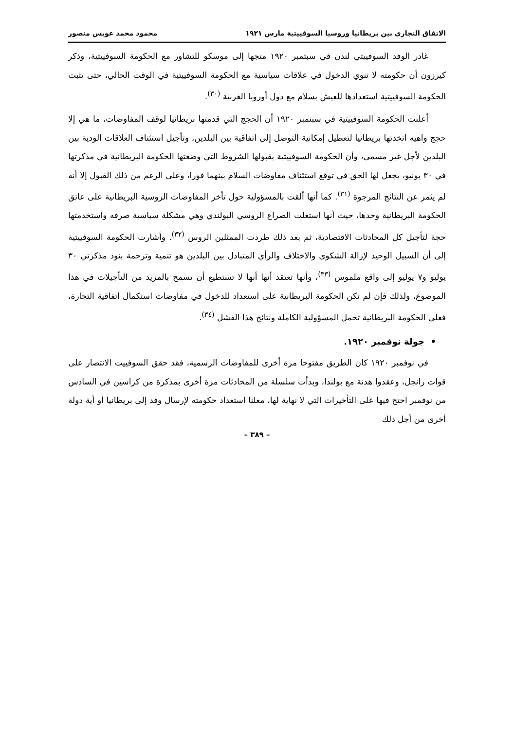الاتفاق التجاري بين بريطانيا وروسيا السوفييتية مارس ١٩٢١ محمود محمد عويس منصور
غادر الوفد السوفييتي لندن في سبتمبر ١٩٢٠ متجها إلى موسكو للتشاور مع الحكومة السوفييتية، وذكر كيرزون أن حكومته لا تنوي الدخول في علاقات سياسية مع الحكومة السوفييتية في الوقت الحالي، حتى تثبت الحكومة السوفييتية استعدادها للعيش بسلام مع دول أوروبا الغربية <sup>(٣٠)</sup>.
أعلنت الحكومة السوفييتية في سبتمبر ١٩٢٠ أن الحجج التي قدمتها بريطانيا لوقف المفاوضات، ما هي إلا حجج واهيه اتخذتها بريطانيا لتعطيل إمكانية التوصل إلى اتفاقية بين البلدين، وتأجيل استئناف العلاقات الودية بين البلدين لأجل غير مسمى، وأن الحكومة السوفييتية بقبولها الشروط التي وضعتها الحكومة البريطانية في مذكرتها في ٣٠ يونيو، يجعل لها الحق في توقع استئناف مفاوضات السلام بينهما فورا، وعلى الرغم من ذلك القبول إلا أنه لم يثمر عن النتائج المرجوة <sup>(٣١)</sup>. كما أنها ألقت بالمسؤولية حول تأخر المفاوضات الروسية البريطانية على عاتق الحكومة البريطانية وحدها، حيث أنها استغلت الصراع الروسي البولندي وهي مشكلة سياسية صرفه واستخدمتها حجة لتأجيل كل المحادثات الاقتصادية، ثم بعد ذلك طردت الممثلين الروس <sup>(٣٢)</sup>. وأشارت الحكومة السوفييتية إلى أن السبيل الوحيد لإزالة الشكوى والاختلاف والرأي المتبادل بين البلدين هو تنمية وترجمة بنود مذكرتي ٣٠ يوليو و٧ يوليو إلى واقع ملموس <sup>(٣٣)</sup>، وأنها تعتقد أنها أنها لا تستطيع أن تسمح بالمزيد من التأجيلات في هذا الموضوع، ولذلك فإن لم تكن الحكومة البريطانية على استعداد للدخول في مفاوضات استكمال اتفاقية التجارة، فعلى الحكومة البريطانية تحمل المسؤولية الكاملة ونتائج هذا الفشل <sup>(٣٤)</sup>.
• جولة نوفمبر ١٩٢٠.
في نوفمبر ١٩٢٠ كان الطريق مفتوحا مرة أخرى للمفاوضات الرسمية، فقد حقق السوفييت الانتصار على قوات رانجل، وعقدوا هدنة مع بولندا، وبدأت سلسلة من المحادثات مرة أخرى بمذكرة من كراسين في السادس من نوفمبر احتج فيها على التأخيرات التي لا نهاية لها، معلنا استعداد حكومته لإرسال وفد إلى بريطانيا أو أية دولة أخرى من أجل ذلك
– ٣٨٩ –